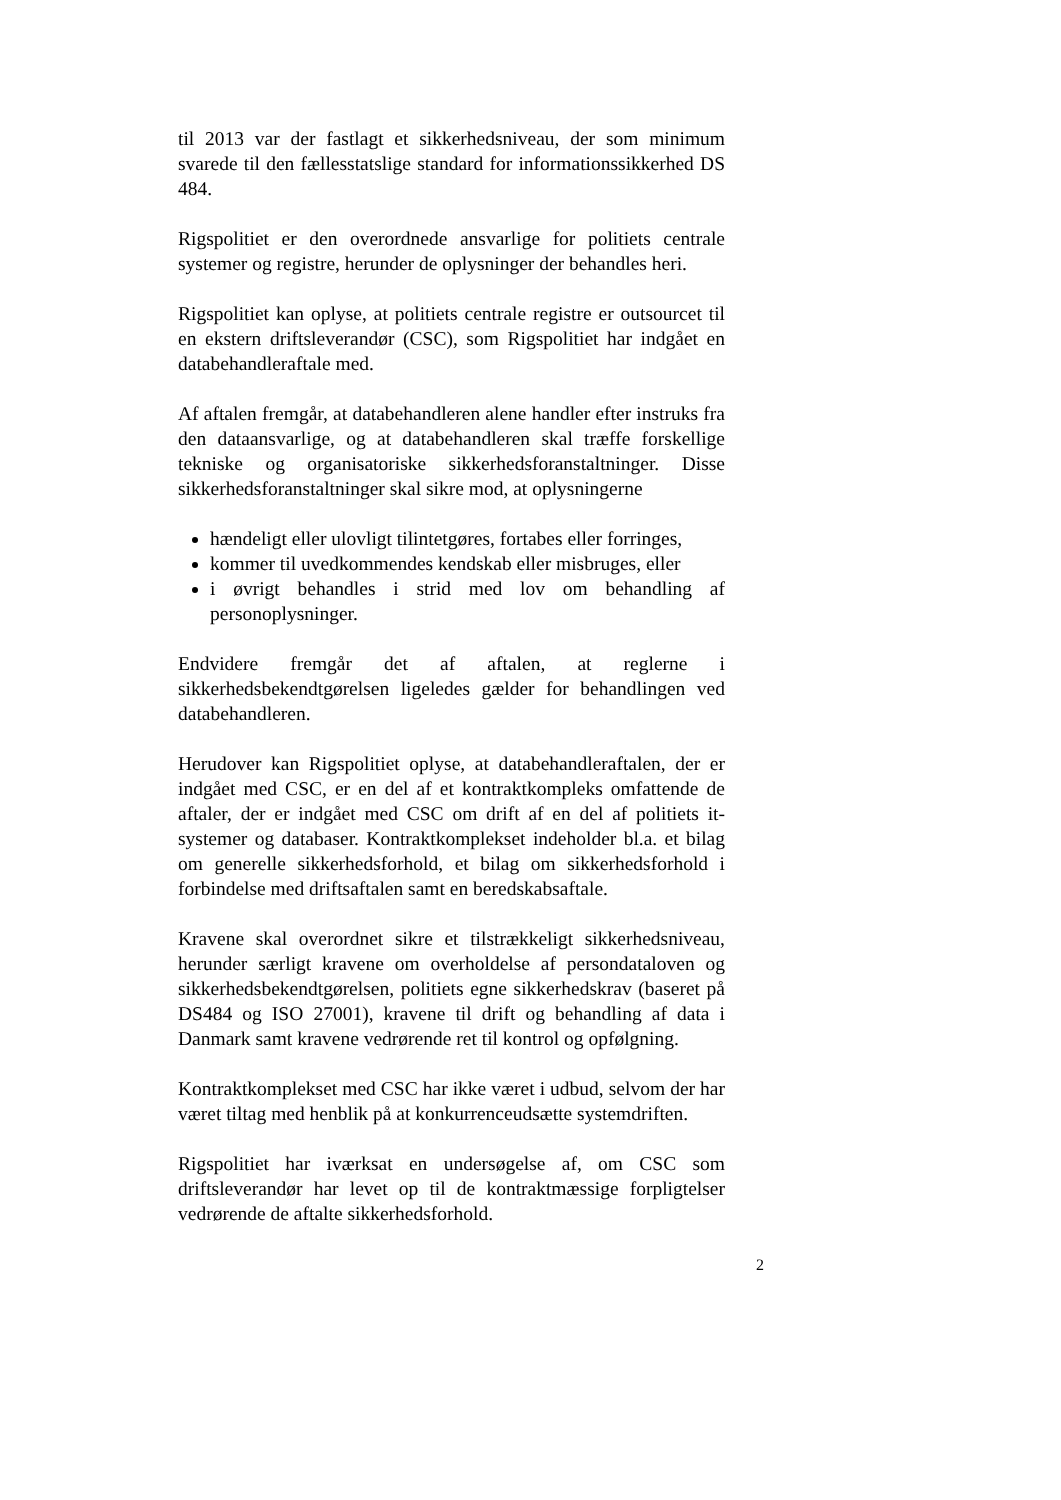til 2013 var der fastlagt et sikkerhedsniveau, der som minimum svarede til den fællesstatslige standard for informationssikkerhed DS 484.
Rigspolitiet er den overordnede ansvarlige for politiets centrale systemer og registre, herunder de oplysninger der behandles heri.
Rigspolitiet kan oplyse, at politiets centrale registre er outsourcet til en ekstern driftsleverandør (CSC), som Rigspolitiet har indgået en databehandleraftale med.
Af aftalen fremgår, at databehandleren alene handler efter instruks fra den dataansvarlige, og at databehandleren skal træffe forskellige tekniske og organisatoriske sikkerhedsforanstaltninger. Disse sikkerhedsforanstaltninger skal sikre mod, at oplysningerne
hændeligt eller ulovligt tilintetgøres, fortabes eller forringes,
kommer til uvedkommendes kendskab eller misbruges, eller
i øvrigt behandles i strid med lov om behandling af personoplysninger.
Endvidere fremgår det af aftalen, at reglerne i sikkerhedsbekendtgørelsen ligeledes gælder for behandlingen ved databehandleren.
Herudover kan Rigspolitiet oplyse, at databehandleraftalen, der er indgået med CSC, er en del af et kontraktkompleks omfattende de aftaler, der er indgået med CSC om drift af en del af politiets it-systemer og databaser. Kontraktkomplekset indeholder bl.a. et bilag om generelle sikkerhedsforhold, et bilag om sikkerhedsforhold i forbindelse med driftsaftalen samt en beredskabsaftale.
Kravene skal overordnet sikre et tilstrækkeligt sikkerhedsniveau, herunder særligt kravene om overholdelse af persondataloven og sikkerhedsbekendtgørelsen, politiets egne sikkerhedskrav (baseret på DS484 og ISO 27001), kravene til drift og behandling af data i Danmark samt kravene vedrørende ret til kontrol og opfølgning.
Kontraktkomplekset med CSC har ikke været i udbud, selvom der har været tiltag med henblik på at konkurrenceudsætte systemdriften.
Rigspolitiet har iværksat en undersøgelse af, om CSC som driftsleverandør har levet op til de kontraktmæssige forpligtelser vedrørende de aftalte sikkerhedsforhold.
2